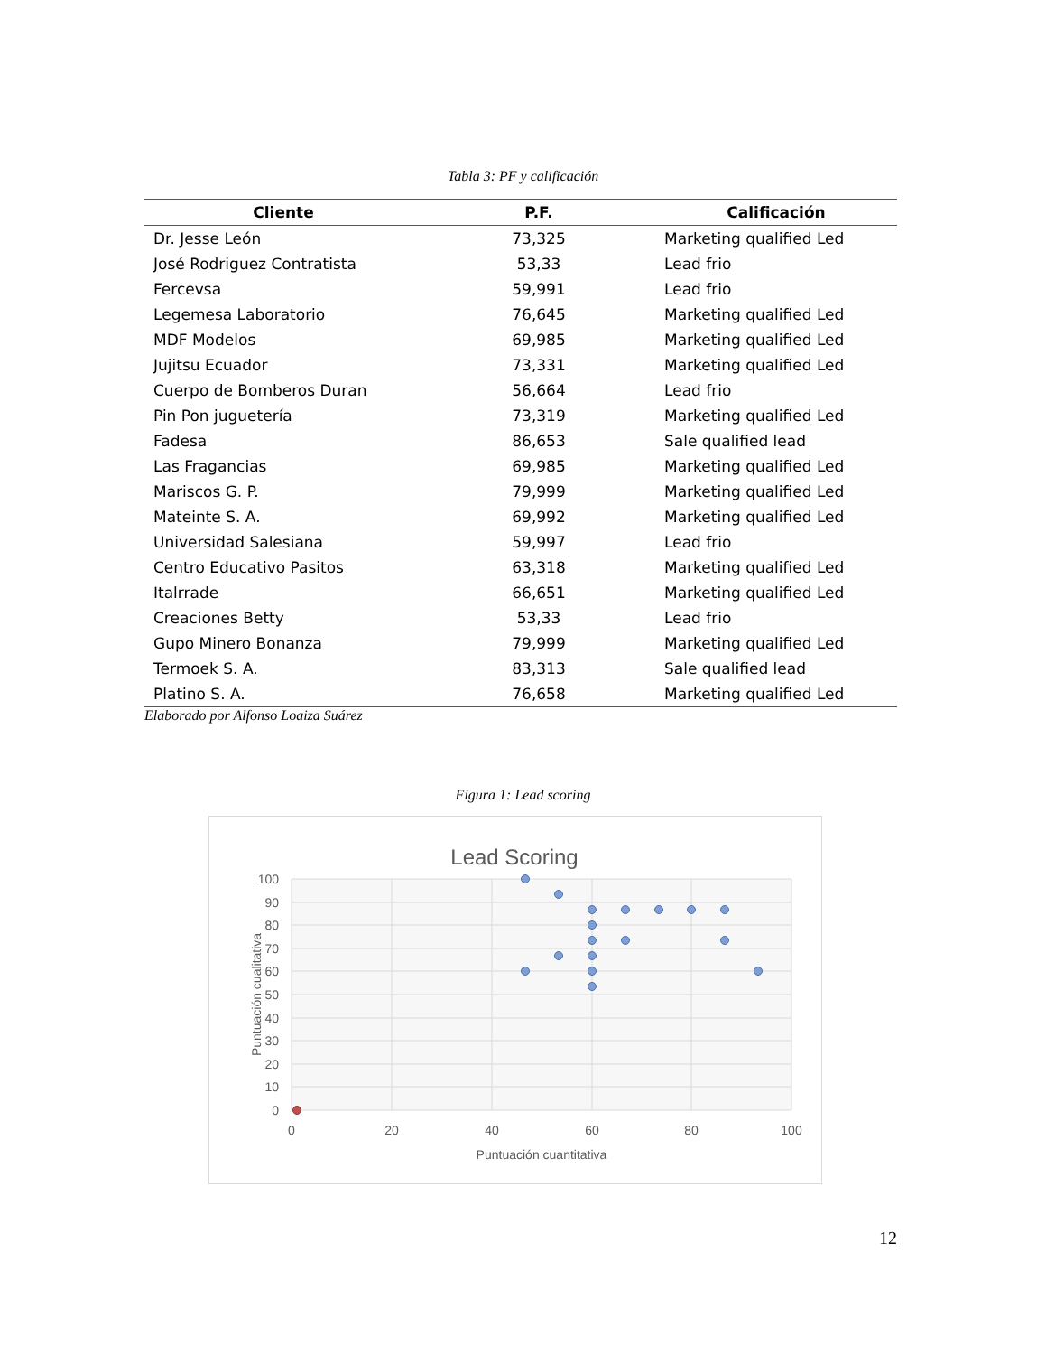Tabla 3: PF y calificación
| Cliente | P.F. | Calificación |
| --- | --- | --- |
| Dr. Jesse León | 73,325 | Marketing qualified Led |
| José Rodriguez Contratista | 53,33 | Lead frio |
| Fercevsa | 59,991 | Lead frio |
| Legemesa Laboratorio | 76,645 | Marketing qualified Led |
| MDF Modelos | 69,985 | Marketing qualified Led |
| Jujitsu Ecuador | 73,331 | Marketing qualified Led |
| Cuerpo de Bomberos Duran | 56,664 | Lead frio |
| Pin Pon juguetería | 73,319 | Marketing qualified Led |
| Fadesa | 86,653 | Sale qualified lead |
| Las Fragancias | 69,985 | Marketing qualified Led |
| Mariscos G. P. | 79,999 | Marketing qualified Led |
| Mateinte S. A. | 69,992 | Marketing qualified Led |
| Universidad Salesiana | 59,997 | Lead frio |
| Centro Educativo Pasitos | 63,318 | Marketing qualified Led |
| Italrrade | 66,651 | Marketing qualified Led |
| Creaciones Betty | 53,33 | Lead frio |
| Gupo Minero Bonanza | 79,999 | Marketing qualified Led |
| Termoek S. A. | 83,313 | Sale qualified lead |
| Platino S. A. | 76,658 | Marketing qualified Led |
Elaborado por Alfonso Loaiza Suárez
Figura 1: Lead scoring
Lead Scoring
100
90
80
70
60
50
40
30
20
10
0
0
20
40
60
80
100
Puntuación cuantitativa
Puntuación cualitativa
12